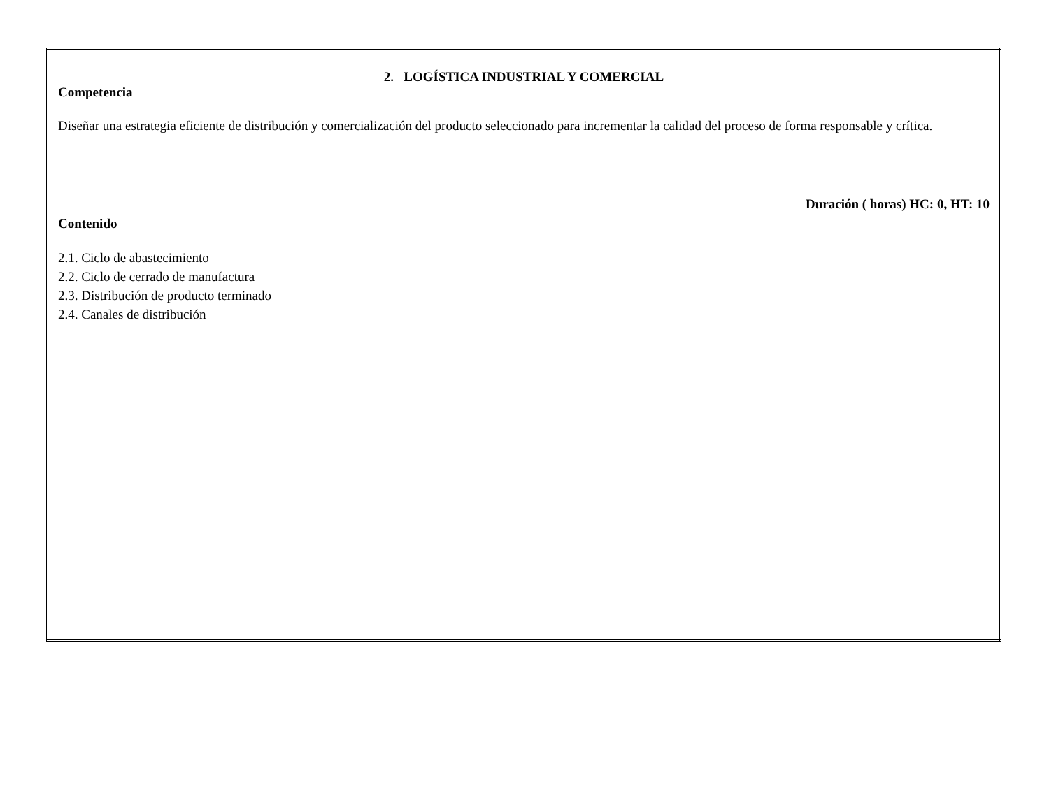| 2. LOGÍSTICA INDUSTRIAL Y COMERCIAL Competencia Diseñar una estrategia eficiente de distribución y comercialización del producto seleccionado para incrementar la calidad del proceso de forma responsable y crítica. |
| Duración ( horas) HC: 0, HT: 10 Contenido 2.1. Ciclo de abastecimiento 2.2. Ciclo de cerrado de manufactura 2.3. Distribución de producto terminado 2.4. Canales de distribución |